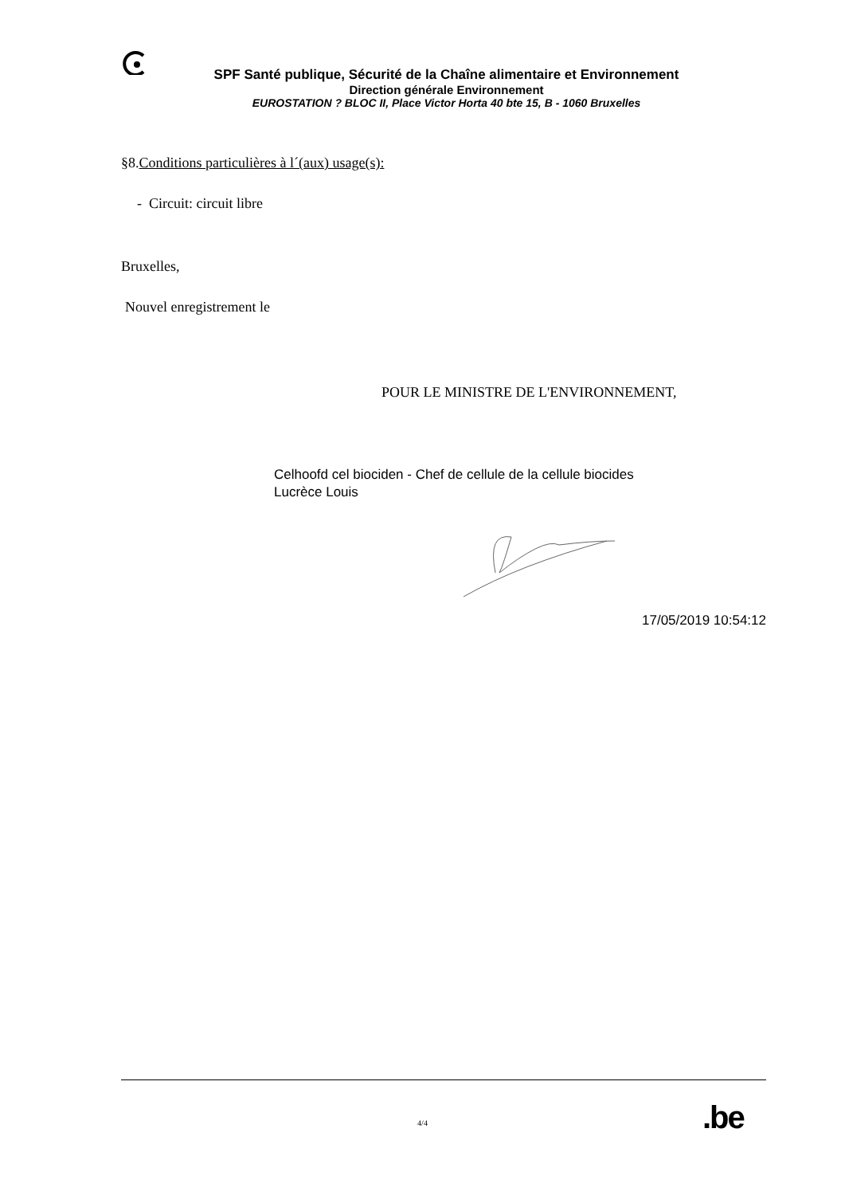SPF Santé publique, Sécurité de la Chaîne alimentaire et Environnement
Direction générale Environnement
EUROSTATION ? BLOC II, Place Victor Horta 40 bte 15, B - 1060 Bruxelles
§8.Conditions particulières à l´(aux) usage(s):
- Circuit: circuit libre
Bruxelles,
Nouvel enregistrement le
POUR LE MINISTRE DE L'ENVIRONNEMENT,
Celhoofd cel biociden - Chef de cellule de la cellule biocides
Lucrèce Louis
17/05/2019 10:54:12
4/4 .be